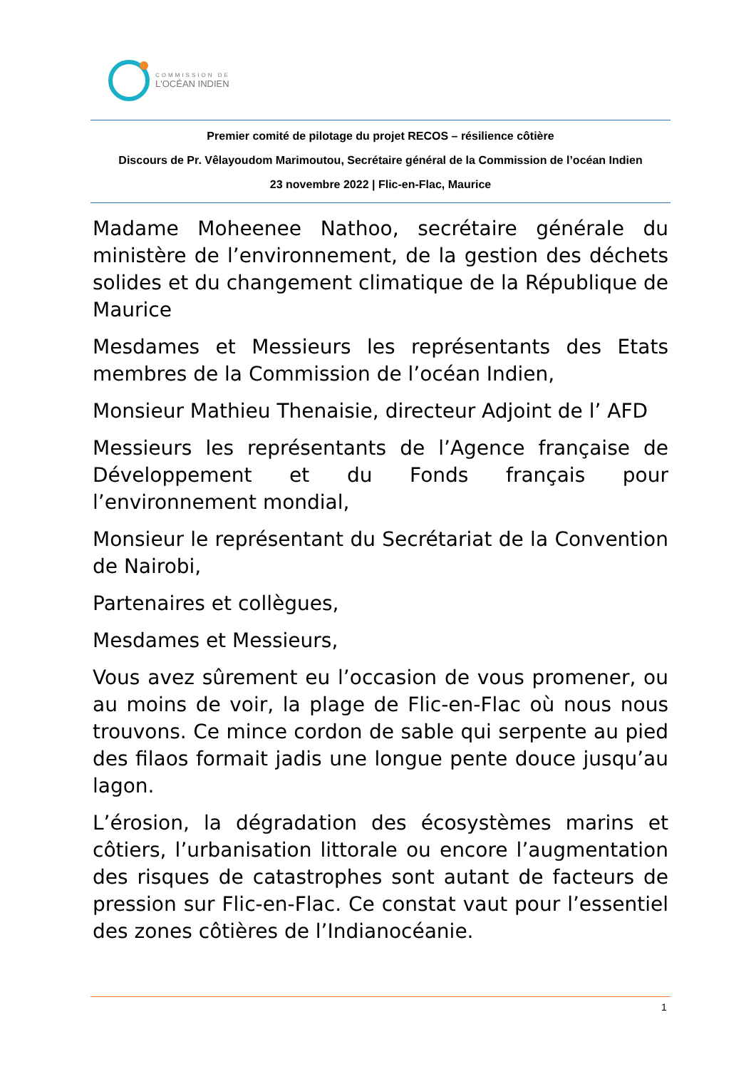COMMISSION DE
L'OCÉAN INDIEN
Premier comité de pilotage du projet RECOS – résilience côtière
Discours de Pr. Vêlayoudom Marimoutou, Secrétaire général de la Commission de l’océan Indien
23 novembre 2022 | Flic-en-Flac, Maurice
Madame Moheenee Nathoo, secrétaire générale du ministère de l’environnement, de la gestion des déchets solides et du changement climatique de la République de Maurice
Mesdames et Messieurs les représentants des Etats membres de la Commission de l’océan Indien,
Monsieur Mathieu Thenaisie, directeur Adjoint de l’ AFD
Messieurs les représentants de l’Agence française de Développement et du Fonds français pour l’environnement mondial,
Monsieur le représentant du Secrétariat de la Convention de Nairobi,
Partenaires et collègues,
Mesdames et Messieurs,
Vous avez sûrement eu l’occasion de vous promener, ou au moins de voir, la plage de Flic-en-Flac où nous nous trouvons. Ce mince cordon de sable qui serpente au pied des filaos formait jadis une longue pente douce jusqu’au lagon.
L’érosion, la dégradation des écosystèmes marins et côtiers, l’urbanisation littorale ou encore l’augmentation des risques de catastrophes sont autant de facteurs de pression sur Flic-en-Flac. Ce constat vaut pour l’essentiel des zones côtières de l’Indianocéanie.
1